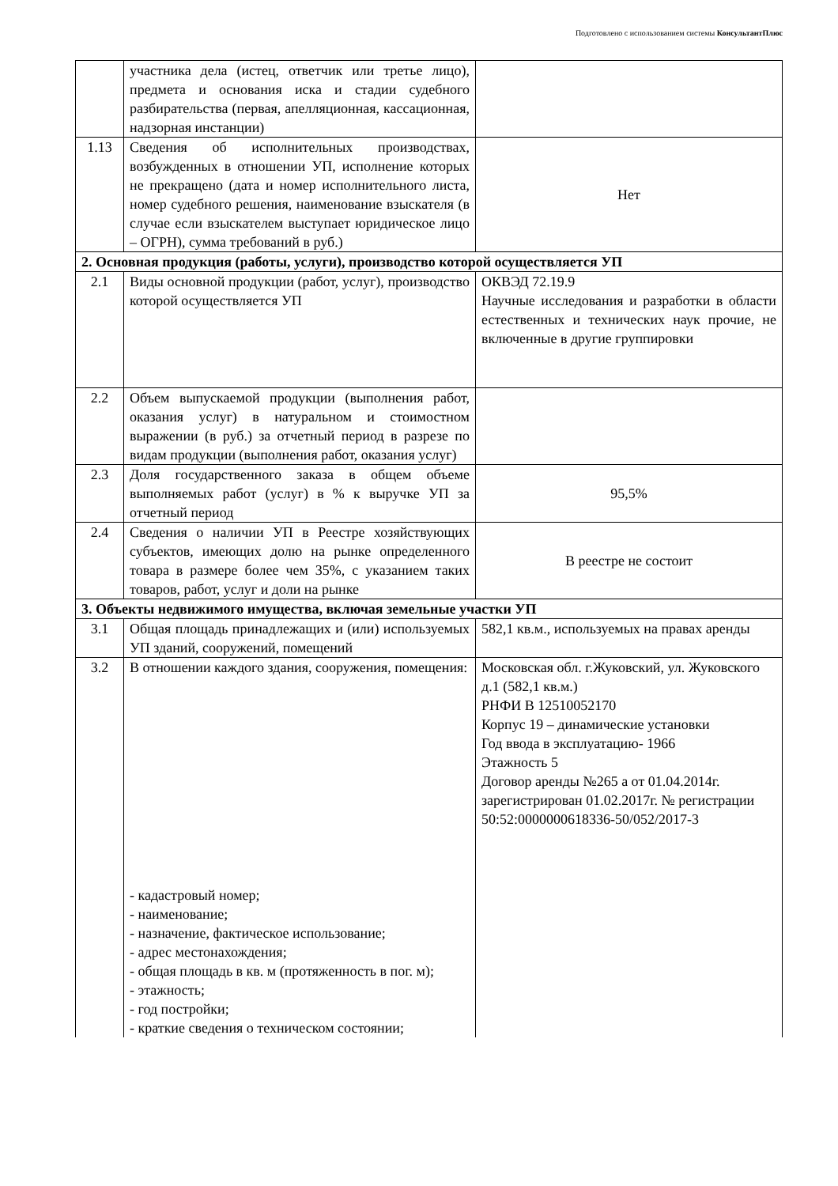Подготовлено с использованием системы КонсультантПлюс
| | участника дела (истец, ответчик или третье лицо), предмета и основания иска и стадии судебного разбирательства (первая, апелляционная, кассационная, надзорная инстанции) | |
| 1.13 | Сведения об исполнительных производствах, возбужденных в отношении УП, исполнение которых не прекращено (дата и номер исполнительного листа, номер судебного решения, наименование взыскателя (в случае если взыскателем выступает юридическое лицо – ОГРН), сумма требований в руб.) | Нет |
| 2. Основная продукция (работы, услуги), производство которой осуществляется УП | | |
| 2.1 | Виды основной продукции (работ, услуг), производство которой осуществляется УП | ОКВЭД 72.19.9 Научные исследования и разработки в области естественных и технических наук прочие, не включенные в другие группировки |
| 2.2 | Объем выпускаемой продукции (выполнения работ, оказания услуг) в натуральном и стоимостном выражении (в руб.) за отчетный период в разрезе по видам продукции (выполнения работ, оказания услуг) | |
| 2.3 | Доля государственного заказа в общем объеме выполняемых работ (услуг) в % к выручке УП за отчетный период | 95,5% |
| 2.4 | Сведения о наличии УП в Реестре хозяйствующих субъектов, имеющих долю на рынке определенного товара в размере более чем 35%, с указанием таких товаров, работ, услуг и доли на рынке | В реестре не состоит |
| 3. Объекты недвижимого имущества, включая земельные участки УП | | |
| 3.1 | Общая площадь принадлежащих и (или) используемых УП зданий, сооружений, помещений | 582,1 кв.м., используемых на правах аренды |
| 3.2 | В отношении каждого здания, сооружения, помещения: - кадастровый номер; - наименование; - назначение, фактическое использование; - адрес местонахождения; - общая площадь в кв. м (протяженность в пог. м); - этажность; - год постройки; - краткие сведения о техническом состоянии; | Московская обл. г.Жуковский, ул. Жуковского д.1 (582,1 кв.м.) РНФИ В 12510052170 Корпус 19 – динамические установки Год ввода в эксплуатацию- 1966 Этажность 5 Договор аренды №265 а от 01.04.2014г. зарегистрирован 01.02.2017г. № регистрации 50:52:0000000618336-50/052/2017-3 |